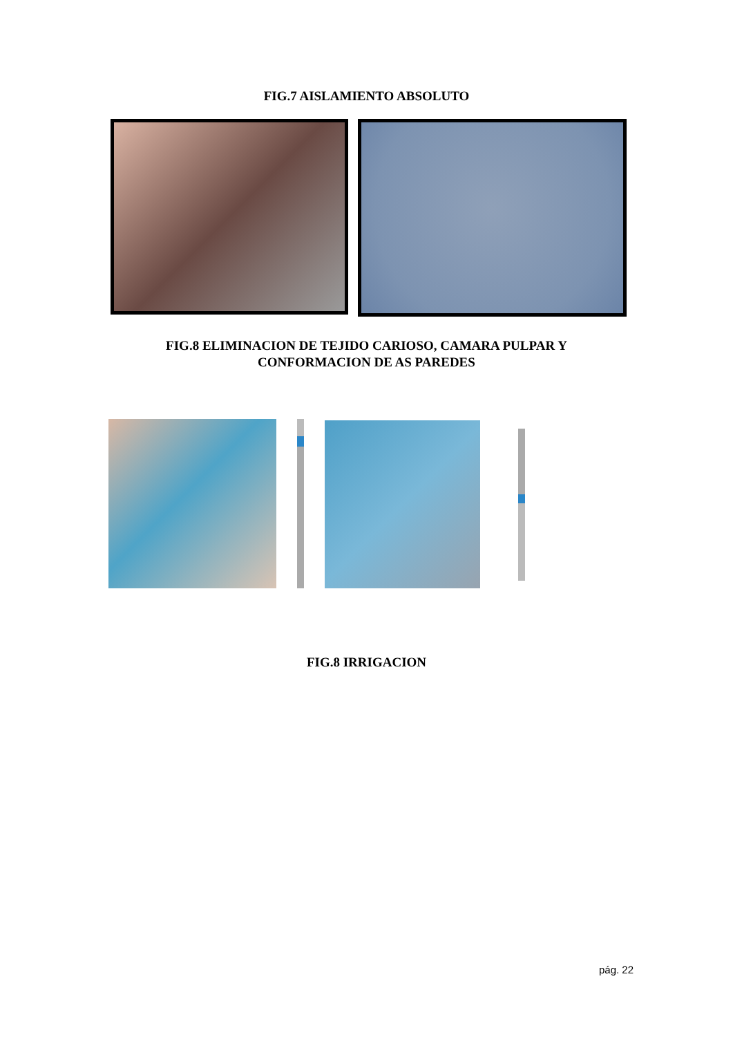FIG.7 AISLAMIENTO ABSOLUTO
FIG.8 ELIMINACION DE TEJIDO CARIOSO, CAMARA PULPAR Y
CONFORMACION DE AS PAREDES
FIG.8 IRRIGACION
pág. 22